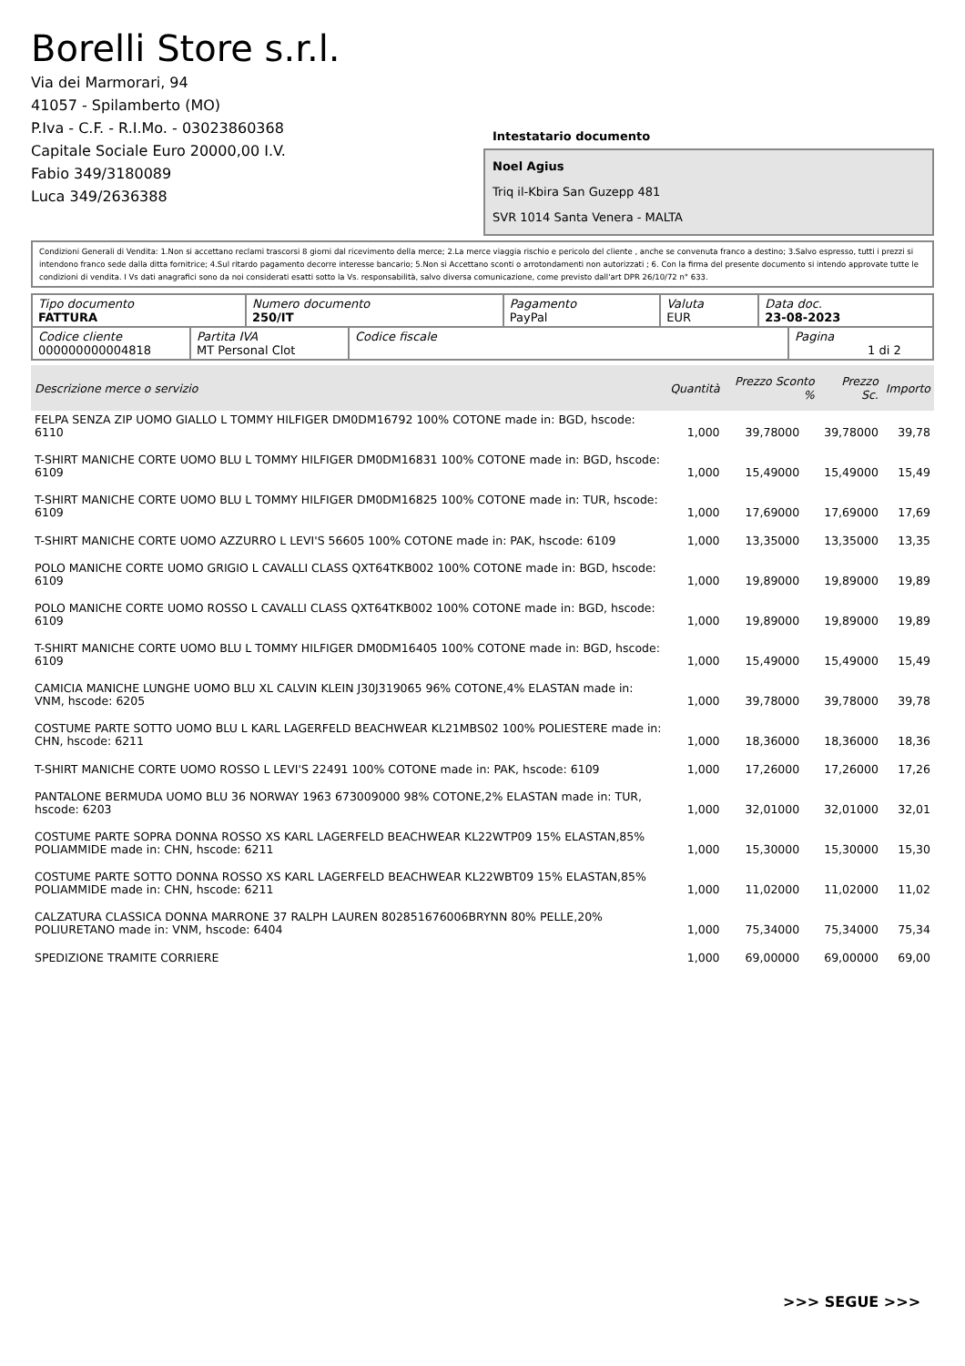Borelli Store s.r.l.
Via dei Marmorari, 94
41057 - Spilamberto (MO)
P.Iva - C.F. - R.I.Mo. - 03023860368
Capitale Sociale Euro 20000,00 I.V.
Fabio 349/3180089
Luca 349/2636388
Intestatario documento
Noel Agius
Triq il-Kbira San Guzepp 481
SVR 1014 Santa Venera - MALTA
Condizioni Generali di Vendita: 1.Non si accettano reclami trascorsi 8 giorni dal ricevimento della merce; 2.La merce viaggia rischio e pericolo del cliente , anche se convenuta franco a destino; 3.Salvo espresso, tutti i prezzi si intendono franco sede dalla ditta fornitrice; 4.Sul ritardo pagamento decorre interesse bancario; 5.Non si Accettano sconti o arrotondamenti non autorizzati ; 6. Con la firma del presente documento si intendo approvate tutte le condizioni di vendita. I Vs dati anagrafici sono da noi considerati esatti sotto la Vs. responsabilità, salvo diversa comunicazione, come previsto dall'art DPR 26/10/72 n° 633.
| Tipo documento FATTURA | Numero documento 250/IT | Pagamento PayPal | Valuta EUR | Data doc. 23-08-2023 |
| Codice cliente 000000000004818 | Partita IVA MT Personal Clot | Codice fiscale | Pagina 1 di 2 |
| Descrizione merce o servizio | Quantità | Prezzo Sconto % | Prezzo Sc. | Importo |
| --- | --- | --- | --- | --- |
| FELPA SENZA ZIP UOMO GIALLO L TOMMY HILFIGER DM0DM16792 100% COTONE made in: BGD, hscode: 6110 | 1,000 | 39,78000 | 39,78000 | 39,78 |
| T-SHIRT MANICHE CORTE UOMO BLU L TOMMY HILFIGER DM0DM16831 100% COTONE made in: BGD, hscode: 6109 | 1,000 | 15,49000 | 15,49000 | 15,49 |
| T-SHIRT MANICHE CORTE UOMO BLU L TOMMY HILFIGER DM0DM16825 100% COTONE made in: TUR, hscode: 6109 | 1,000 | 17,69000 | 17,69000 | 17,69 |
| T-SHIRT MANICHE CORTE UOMO AZZURRO L LEVI'S 56605 100% COTONE made in: PAK, hscode: 6109 | 1,000 | 13,35000 | 13,35000 | 13,35 |
| POLO MANICHE CORTE UOMO GRIGIO L CAVALLI CLASS QXT64TKB002 100% COTONE made in: BGD, hscode: 6109 | 1,000 | 19,89000 | 19,89000 | 19,89 |
| POLO MANICHE CORTE UOMO ROSSO L CAVALLI CLASS QXT64TKB002 100% COTONE made in: BGD, hscode: 6109 | 1,000 | 19,89000 | 19,89000 | 19,89 |
| T-SHIRT MANICHE CORTE UOMO BLU L TOMMY HILFIGER DM0DM16405 100% COTONE made in: BGD, hscode: 6109 | 1,000 | 15,49000 | 15,49000 | 15,49 |
| CAMICIA MANICHE LUNGHE UOMO BLU XL CALVIN KLEIN J30J319065 96% COTONE,4% ELASTAN made in: VNM, hscode: 6205 | 1,000 | 39,78000 | 39,78000 | 39,78 |
| COSTUME PARTE SOTTO UOMO BLU L KARL LAGERFELD BEACHWEAR KL21MBS02 100% POLIESTERE made in: CHN, hscode: 6211 | 1,000 | 18,36000 | 18,36000 | 18,36 |
| T-SHIRT MANICHE CORTE UOMO ROSSO L LEVI'S 22491 100% COTONE made in: PAK, hscode: 6109 | 1,000 | 17,26000 | 17,26000 | 17,26 |
| PANTALONE BERMUDA UOMO BLU 36 NORWAY 1963 673009000 98% COTONE,2% ELASTAN made in: TUR, hscode: 6203 | 1,000 | 32,01000 | 32,01000 | 32,01 |
| COSTUME PARTE SOPRA DONNA ROSSO XS KARL LAGERFELD BEACHWEAR KL22WTP09 15% ELASTAN,85% POLIAMMIDE made in: CHN, hscode: 6211 | 1,000 | 15,30000 | 15,30000 | 15,30 |
| COSTUME PARTE SOTTO DONNA ROSSO XS KARL LAGERFELD BEACHWEAR KL22WBT09 15% ELASTAN,85% POLIAMMIDE made in: CHN, hscode: 6211 | 1,000 | 11,02000 | 11,02000 | 11,02 |
| CALZATURA CLASSICA DONNA MARRONE 37 RALPH LAUREN 802851676006BRYNN 80% PELLE,20% POLIURETANO made in: VNM, hscode: 6404 | 1,000 | 75,34000 | 75,34000 | 75,34 |
| SPEDIZIONE TRAMITE CORRIERE | 1,000 | 69,00000 | 69,00000 | 69,00 |
>>> SEGUE >>>